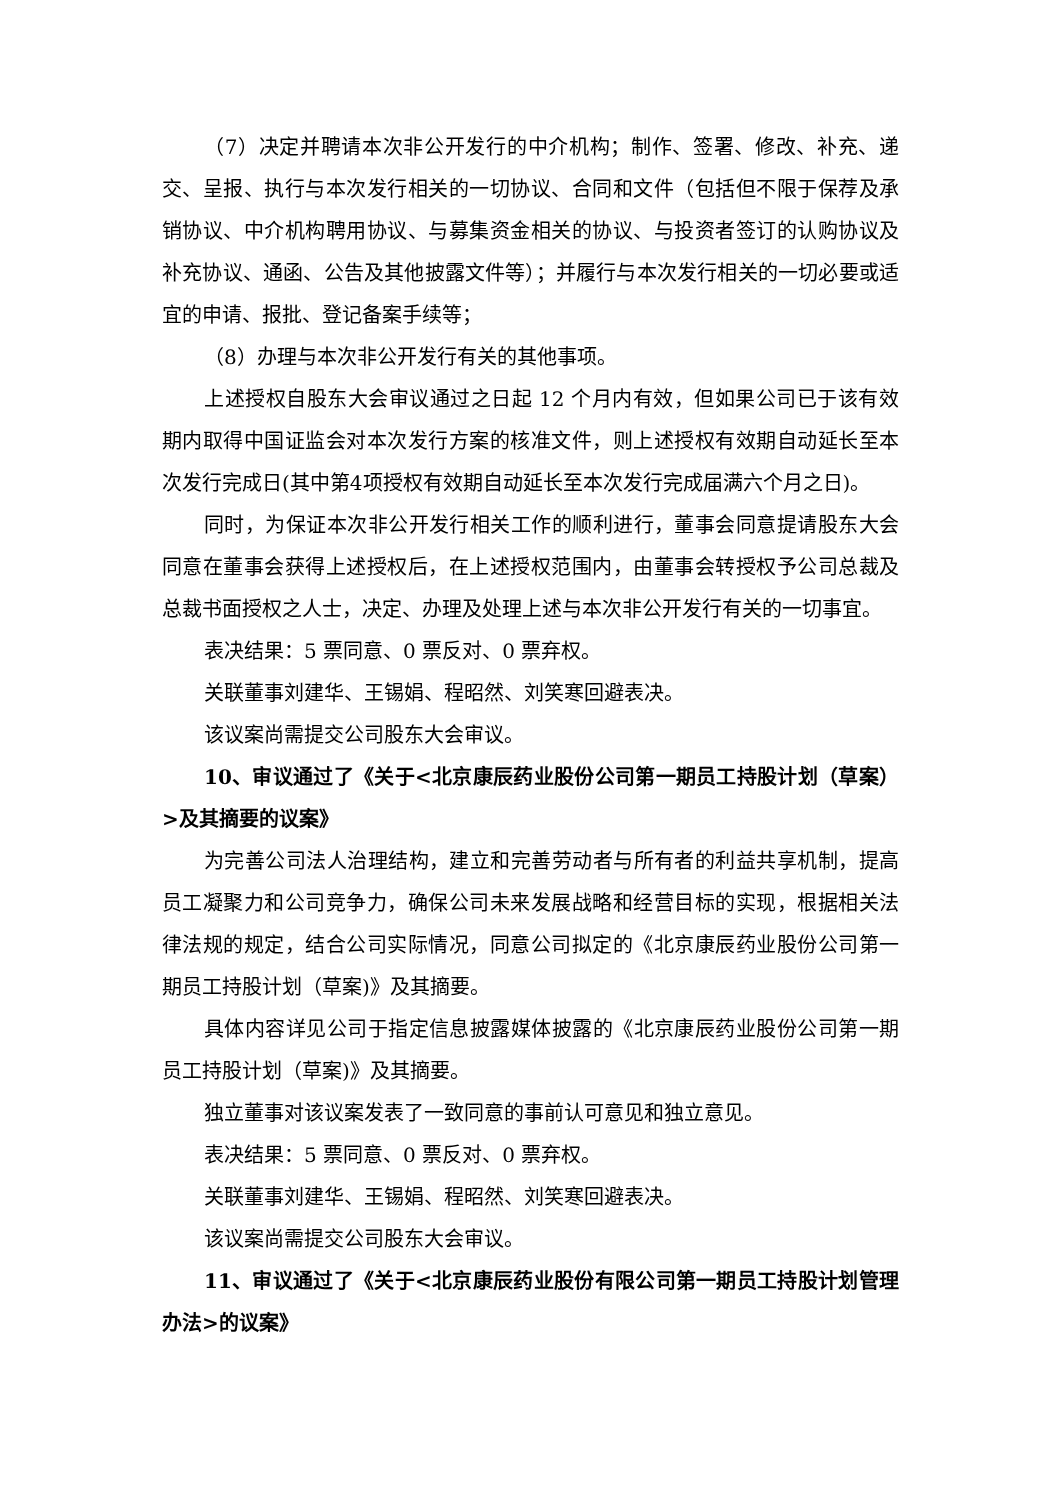（7）决定并聘请本次非公开发行的中介机构；制作、签署、修改、补充、递交、呈报、执行与本次发行相关的一切协议、合同和文件（包括但不限于保荐及承销协议、中介机构聘用协议、与募集资金相关的协议、与投资者签订的认购协议及补充协议、通函、公告及其他披露文件等）；并履行与本次发行相关的一切必要或适宜的申请、报批、登记备案手续等；
（8）办理与本次非公开发行有关的其他事项。
上述授权自股东大会审议通过之日起 12 个月内有效，但如果公司已于该有效期内取得中国证监会对本次发行方案的核准文件，则上述授权有效期自动延长至本次发行完成日(其中第4项授权有效期自动延长至本次发行完成届满六个月之日)。
同时，为保证本次非公开发行相关工作的顺利进行，董事会同意提请股东大会同意在董事会获得上述授权后，在上述授权范围内，由董事会转授权予公司总裁及总裁书面授权之人士，决定、办理及处理上述与本次非公开发行有关的一切事宜。
表决结果：5 票同意、0 票反对、0 票弃权。
关联董事刘建华、王锡娟、程昭然、刘笑寒回避表决。
该议案尚需提交公司股东大会审议。
10、审议通过了《关于<北京康辰药业股份公司第一期员工持股计划（草案）>及其摘要的议案》
为完善公司法人治理结构，建立和完善劳动者与所有者的利益共享机制，提高员工凝聚力和公司竞争力，确保公司未来发展战略和经营目标的实现，根据相关法律法规的规定，结合公司实际情况，同意公司拟定的《北京康辰药业股份公司第一期员工持股计划（草案)》及其摘要。
具体内容详见公司于指定信息披露媒体披露的《北京康辰药业股份公司第一期员工持股计划（草案)》及其摘要。
独立董事对该议案发表了一致同意的事前认可意见和独立意见。
表决结果：5 票同意、0 票反对、0 票弃权。
关联董事刘建华、王锡娟、程昭然、刘笑寒回避表决。
该议案尚需提交公司股东大会审议。
11、审议通过了《关于<北京康辰药业股份有限公司第一期员工持股计划管理办法>的议案》